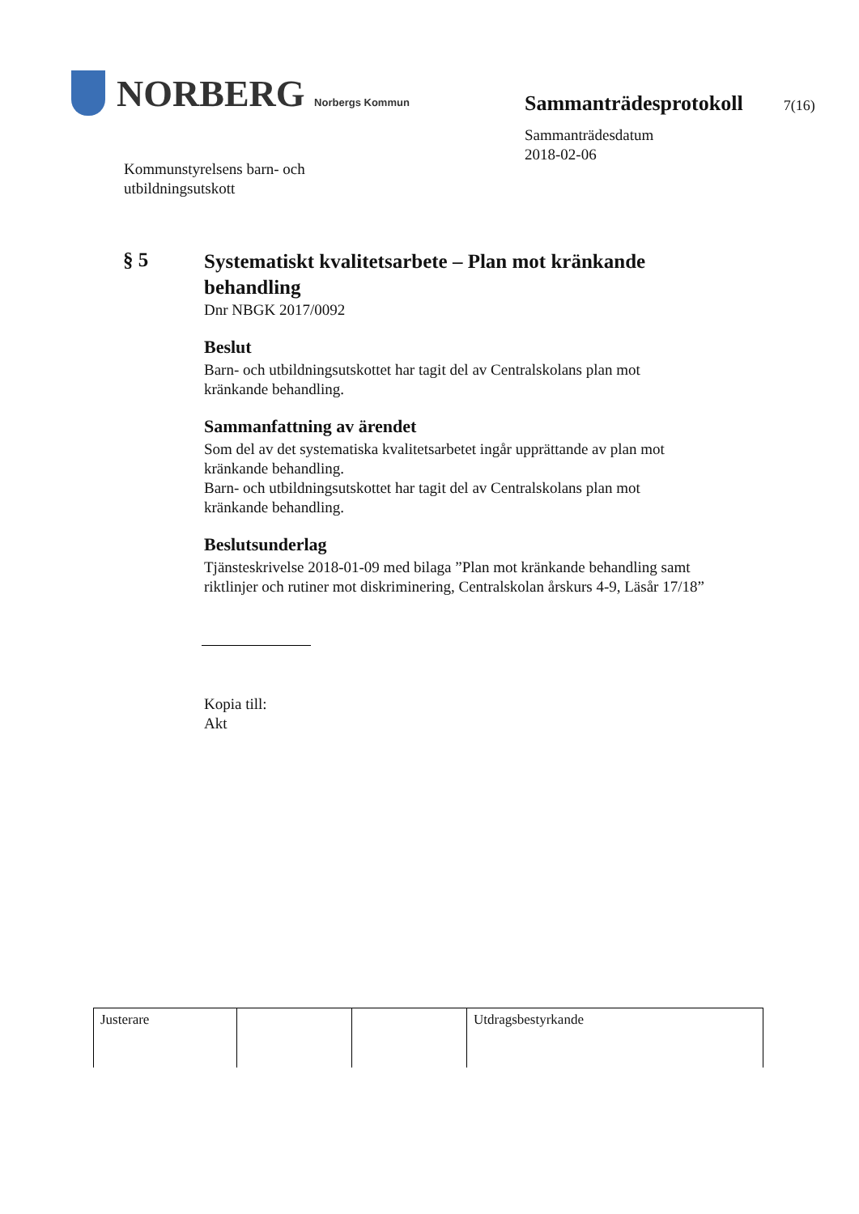NORBERG Norbergs Kommun
Kommunstyrelsens barn- och
utbildningsutskott
Sammanträdesprotokoll 7(16)
Sammanträdesdatum
2018-02-06
§ 5
Systematiskt kvalitetsarbete – Plan mot kränkande behandling
Dnr NBGK 2017/0092
Beslut
Barn- och utbildningsutskottet har tagit del av Centralskolans plan mot kränkande behandling.
Sammanfattning av ärendet
Som del av det systematiska kvalitetsarbetet ingår upprättande av plan mot kränkande behandling.
Barn- och utbildningsutskottet har tagit del av Centralskolans plan mot kränkande behandling.
Beslutsunderlag
Tjänsteskrivelse 2018-01-09 med bilaga ”Plan mot kränkande behandling samt riktlinjer och rutiner mot diskriminering, Centralskolan årskurs 4-9, Läsår 17/18”
Kopia till:
Akt
| Justerare | | | Utdragsbestyrkande |